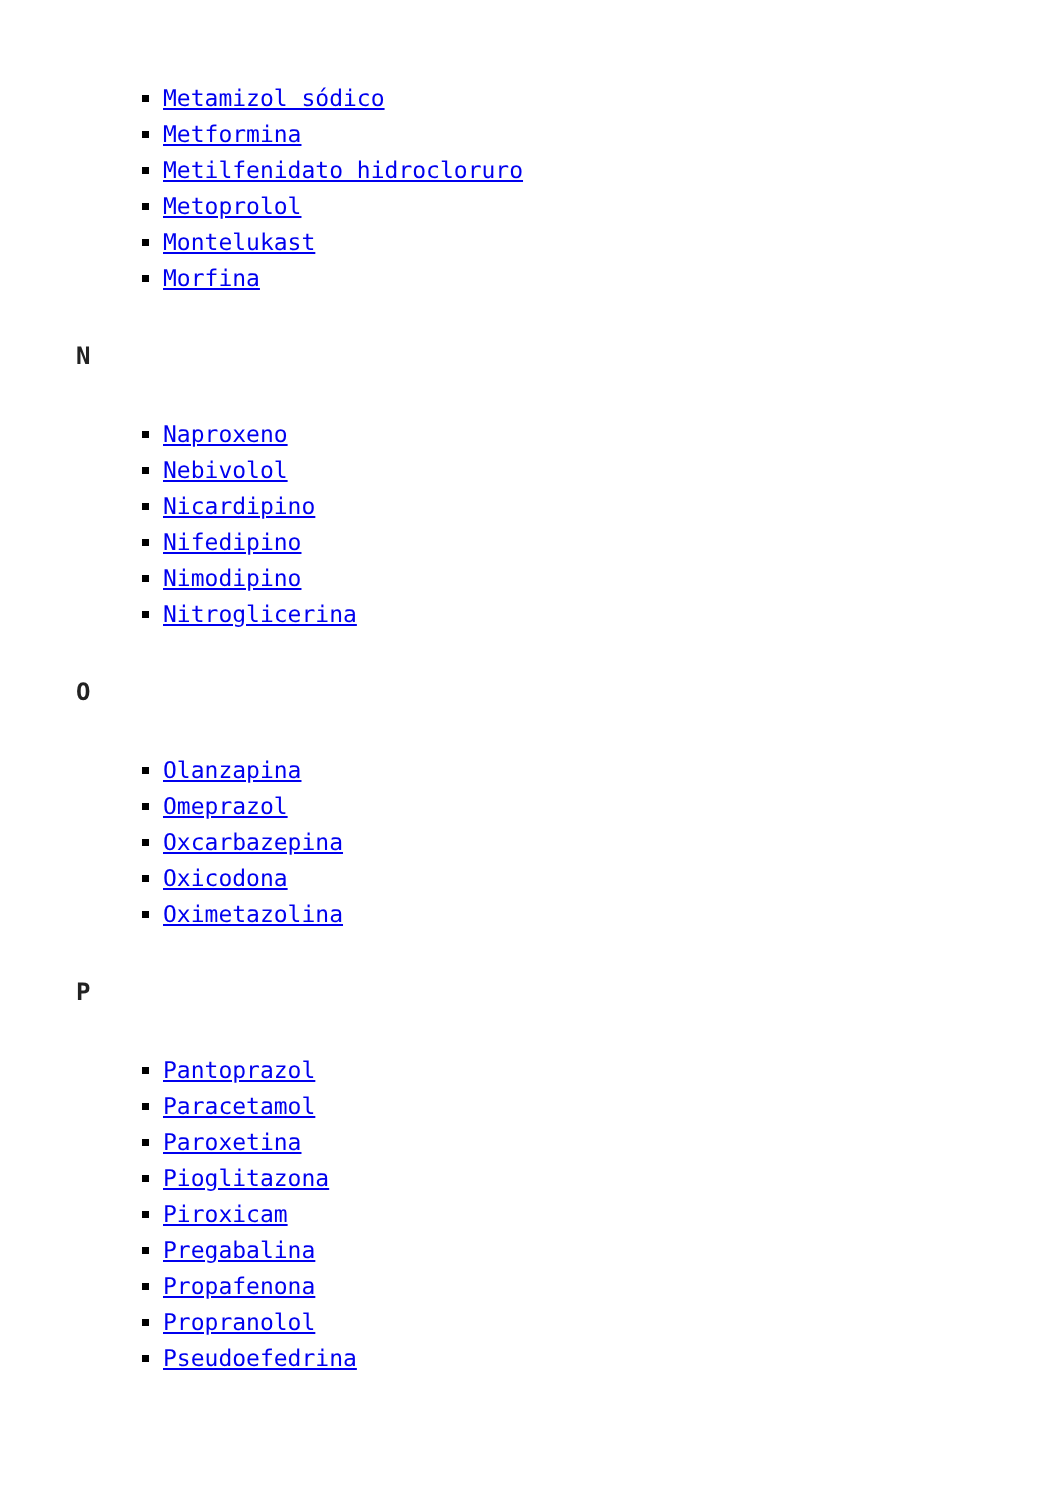Metamizol sódico
Metformina
Metilfenidato hidrocloruro
Metoprolol
Montelukast
Morfina
N
Naproxeno
Nebivolol
Nicardipino
Nifedipino
Nimodipino
Nitroglicerina
O
Olanzapina
Omeprazol
Oxcarbazepina
Oxicodona
Oximetazolina
P
Pantoprazol
Paracetamol
Paroxetina
Pioglitazona
Piroxicam
Pregabalina
Propafenona
Propranolol
Pseudoefedrina